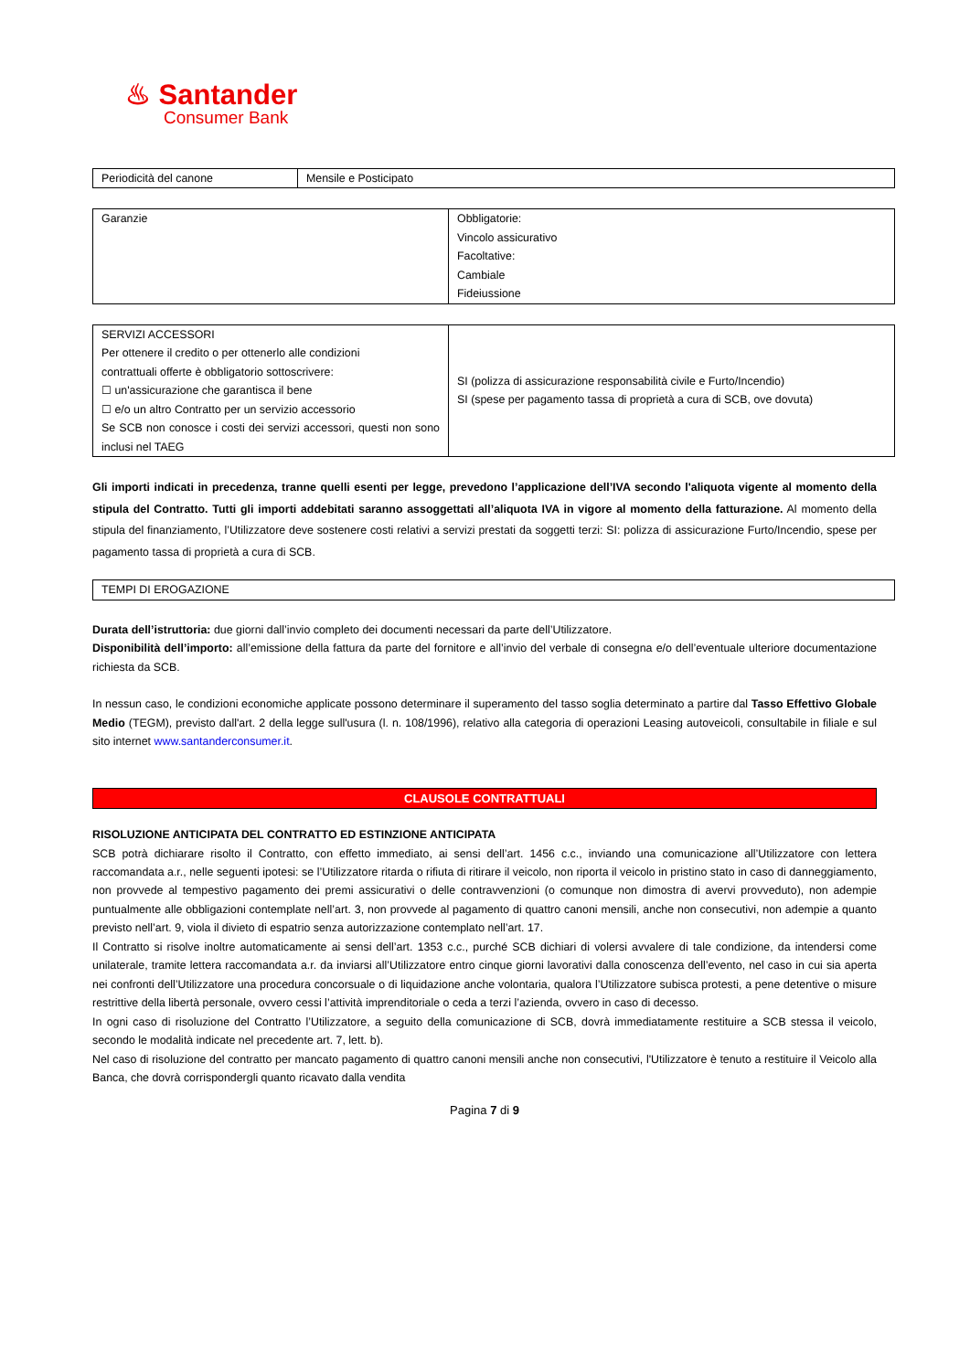♨ Santander
Consumer Bank
| Periodicità del canone | Mensile e Posticipato |
| Garanzie | Obbligatorie: Vincolo assicurativo Facoltative: Cambiale Fideiussione |
| SERVIZI ACCESSORI Per ottenere il credito o per ottenerlo alle condizioni contrattuali offerte è obbligatorio sottoscrivere: ☐ un'assicurazione che garantisca il bene ☐ e/o un altro Contratto per un servizio accessorio Se SCB non conosce i costi dei servizi accessori, questi non sono inclusi nel TAEG | SI (polizza di assicurazione responsabilità civile e Furto/Incendio) SI (spese per pagamento tassa di proprietà a cura di SCB, ove dovuta) |
Gli importi indicati in precedenza, tranne quelli esenti per legge, prevedono l’applicazione dell’IVA secondo l'aliquota vigente al momento della stipula del Contratto. Tutti gli importi addebitati saranno assoggettati all’aliquota IVA in vigore al momento della fatturazione. Al momento della stipula del finanziamento, l’Utilizzatore deve sostenere costi relativi a servizi prestati da soggetti terzi: SI: polizza di assicurazione Furto/Incendio, spese per pagamento tassa di proprietà a cura di SCB.
| TEMPI DI EROGAZIONE |
Durata dell’istruttoria: due giorni dall’invio completo dei documenti necessari da parte dell’Utilizzatore.
Disponibilità dell’importo: all’emissione della fattura da parte del fornitore e all’invio del verbale di consegna e/o dell’eventuale ulteriore documentazione richiesta da SCB.
In nessun caso, le condizioni economiche applicate possono determinare il superamento del tasso soglia determinato a partire dal Tasso Effettivo Globale Medio (TEGM), previsto dall'art. 2 della legge sull'usura (l. n. 108/1996), relativo alla categoria di operazioni Leasing autoveicoli, consultabile in filiale e sul sito internet www.santanderconsumer.it.
CLAUSOLE CONTRATTUALI
RISOLUZIONE ANTICIPATA DEL CONTRATTO ED ESTINZIONE ANTICIPATA
SCB potrà dichiarare risolto il Contratto, con effetto immediato, ai sensi dell’art. 1456 c.c., inviando una comunicazione all’Utilizzatore con lettera raccomandata a.r., nelle seguenti ipotesi: se l’Utilizzatore ritarda o rifiuta di ritirare il veicolo, non riporta il veicolo in pristino stato in caso di danneggiamento, non provvede al tempestivo pagamento dei premi assicurativi o delle contravvenzioni (o comunque non dimostra di avervi provveduto), non adempie puntualmente alle obbligazioni contemplate nell’art. 3, non provvede al pagamento di quattro canoni mensili, anche non consecutivi, non adempie a quanto previsto nell’art. 9, viola il divieto di espatrio senza autorizzazione contemplato nell’art. 17.
Il Contratto si risolve inoltre automaticamente ai sensi dell’art. 1353 c.c., purché SCB dichiari di volersi avvalere di tale condizione, da intendersi come unilaterale, tramite lettera raccomandata a.r. da inviarsi all’Utilizzatore entro cinque giorni lavorativi dalla conoscenza dell’evento, nel caso in cui sia aperta nei confronti dell’Utilizzatore una procedura concorsuale o di liquidazione anche volontaria, qualora l’Utilizzatore subisca protesti, a pene detentive o misure restrittive della libertà personale, ovvero cessi l’attività imprenditoriale o ceda a terzi l’azienda, ovvero in caso di decesso.
In ogni caso di risoluzione del Contratto l’Utilizzatore, a seguito della comunicazione di SCB, dovrà immediatamente restituire a SCB stessa il veicolo, secondo le modalità indicate nel precedente art. 7, lett. b).
Nel caso di risoluzione del contratto per mancato pagamento di quattro canoni mensili anche non consecutivi, l'Utilizzatore è tenuto a restituire il Veicolo alla Banca, che dovrà corrispondergli quanto ricavato dalla vendita
Pagina 7 di 9